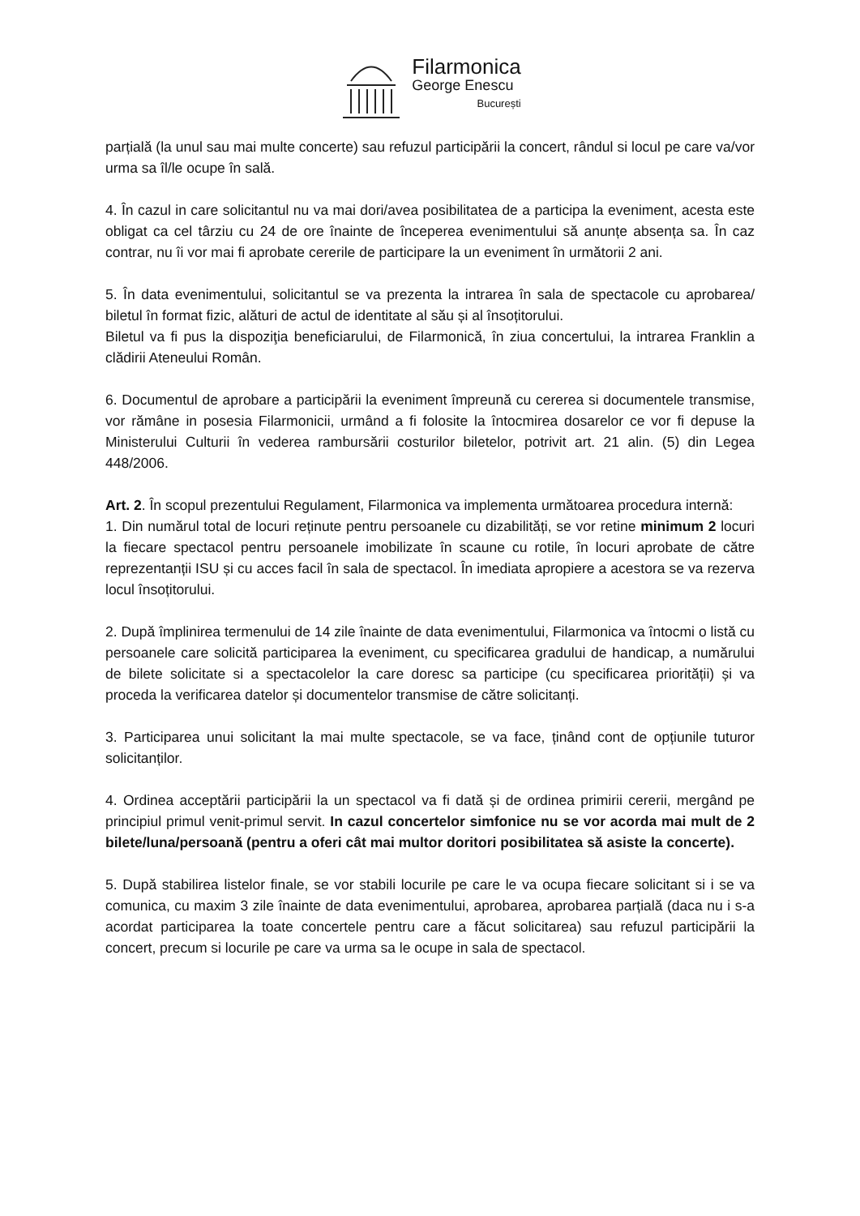Filarmonica
George Enescu
București
parțială (la unul sau mai multe concerte) sau refuzul participării la concert, rândul si locul pe care va/vor urma sa îl/le ocupe în sală.
4. În cazul in care solicitantul nu va mai dori/avea posibilitatea de a participa la eveniment, acesta este obligat ca cel târziu cu 24 de ore înainte de începerea evenimentului să anunțe absența sa. În caz contrar, nu îi vor mai fi aprobate cererile de participare la un eveniment în următorii 2 ani.
5. În data evenimentului, solicitantul se va prezenta la intrarea în sala de spectacole cu aprobarea/ biletul în format fizic, alături de actul de identitate al său și al însoțitorului.
Biletul va fi pus la dispoziţia beneficiarului, de Filarmonică, în ziua concertului, la intrarea Franklin a clădirii Ateneului Român.
6. Documentul de aprobare a participării la eveniment împreună cu cererea si documentele transmise, vor rămâne in posesia Filarmonicii, urmând a fi folosite la întocmirea dosarelor ce vor fi depuse la Ministerului Culturii în vederea rambursării costurilor biletelor, potrivit art. 21 alin. (5) din Legea 448/2006.
Art. 2. În scopul prezentului Regulament, Filarmonica va implementa următoarea procedura internă:
1. Din numărul total de locuri reținute pentru persoanele cu dizabilități, se vor retine minimum 2 locuri la fiecare spectacol pentru persoanele imobilizate în scaune cu rotile, în locuri aprobate de către reprezentanții ISU și cu acces facil în sala de spectacol. În imediata apropiere a acestora se va rezerva locul însoțitorului.
2. După împlinirea termenului de 14 zile înainte de data evenimentului, Filarmonica va întocmi o listă cu persoanele care solicită participarea la eveniment, cu specificarea gradului de handicap, a numărului de bilete solicitate si a spectacolelor la care doresc sa participe (cu specificarea priorității) și va proceda la verificarea datelor și documentelor transmise de către solicitanți.
3. Participarea unui solicitant la mai multe spectacole, se va face, ținând cont de opțiunile tuturor solicitanților.
4. Ordinea acceptării participării la un spectacol va fi dată și de ordinea primirii cererii, mergând pe principiul primul venit-primul servit. In cazul concertelor simfonice nu se vor acorda mai mult de 2 bilete/luna/persoană (pentru a oferi cât mai multor doritori posibilitatea să asiste la concerte).
5. După stabilirea listelor finale, se vor stabili locurile pe care le va ocupa fiecare solicitant si i se va comunica, cu maxim 3 zile înainte de data evenimentului, aprobarea, aprobarea parțială (daca nu i s-a acordat participarea la toate concertele pentru care a făcut solicitarea) sau refuzul participării la concert, precum si locurile pe care va urma sa le ocupe in sala de spectacol.